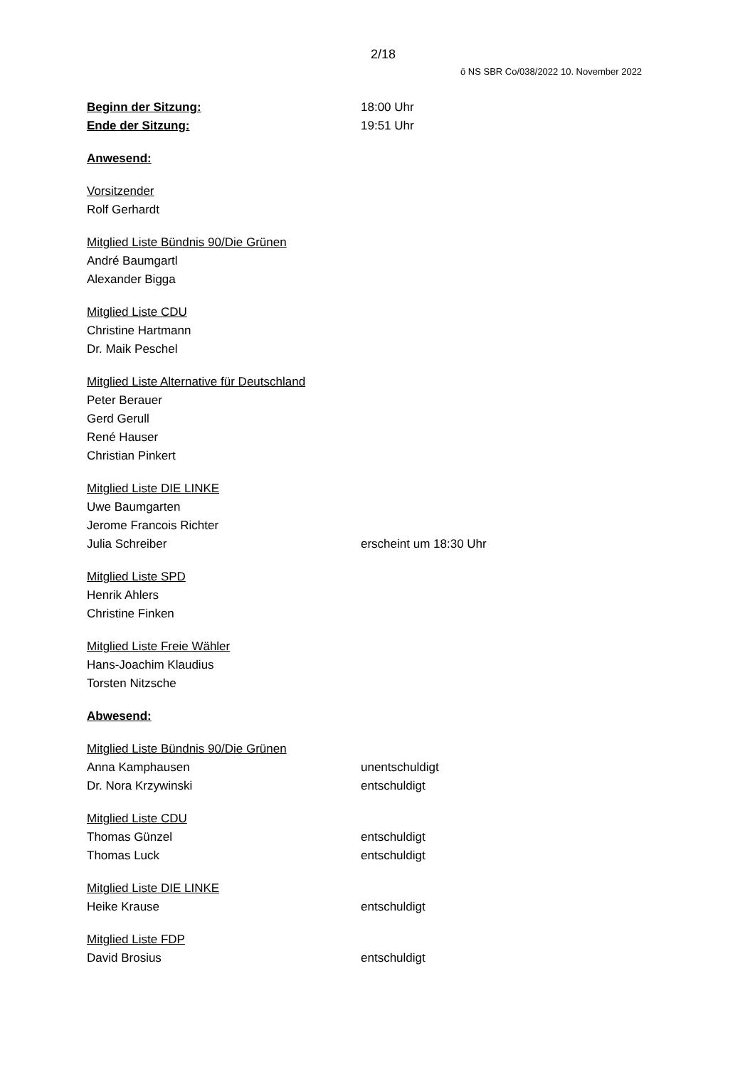2/18
ö NS SBR Co/038/2022 10. November 2022
Beginn der Sitzung: 18:00 Uhr
Ende der Sitzung: 19:51 Uhr
Anwesend:
Vorsitzender
Rolf Gerhardt
Mitglied Liste Bündnis 90/Die Grünen
André Baumgartl
Alexander Bigga
Mitglied Liste CDU
Christine Hartmann
Dr. Maik Peschel
Mitglied Liste Alternative für Deutschland
Peter Berauer
Gerd Gerull
René Hauser
Christian Pinkert
Mitglied Liste DIE LINKE
Uwe Baumgarten
Jerome Francois Richter
Julia Schreiber erscheint um 18:30 Uhr
Mitglied Liste SPD
Henrik Ahlers
Christine Finken
Mitglied Liste Freie Wähler
Hans-Joachim Klaudius
Torsten Nitzsche
Abwesend:
Mitglied Liste Bündnis 90/Die Grünen
Anna Kamphausen unentschuldigt
Dr. Nora Krzywinski entschuldigt
Mitglied Liste CDU
Thomas Günzel entschuldigt
Thomas Luck entschuldigt
Mitglied Liste DIE LINKE
Heike Krause entschuldigt
Mitglied Liste FDP
David Brosius entschuldigt